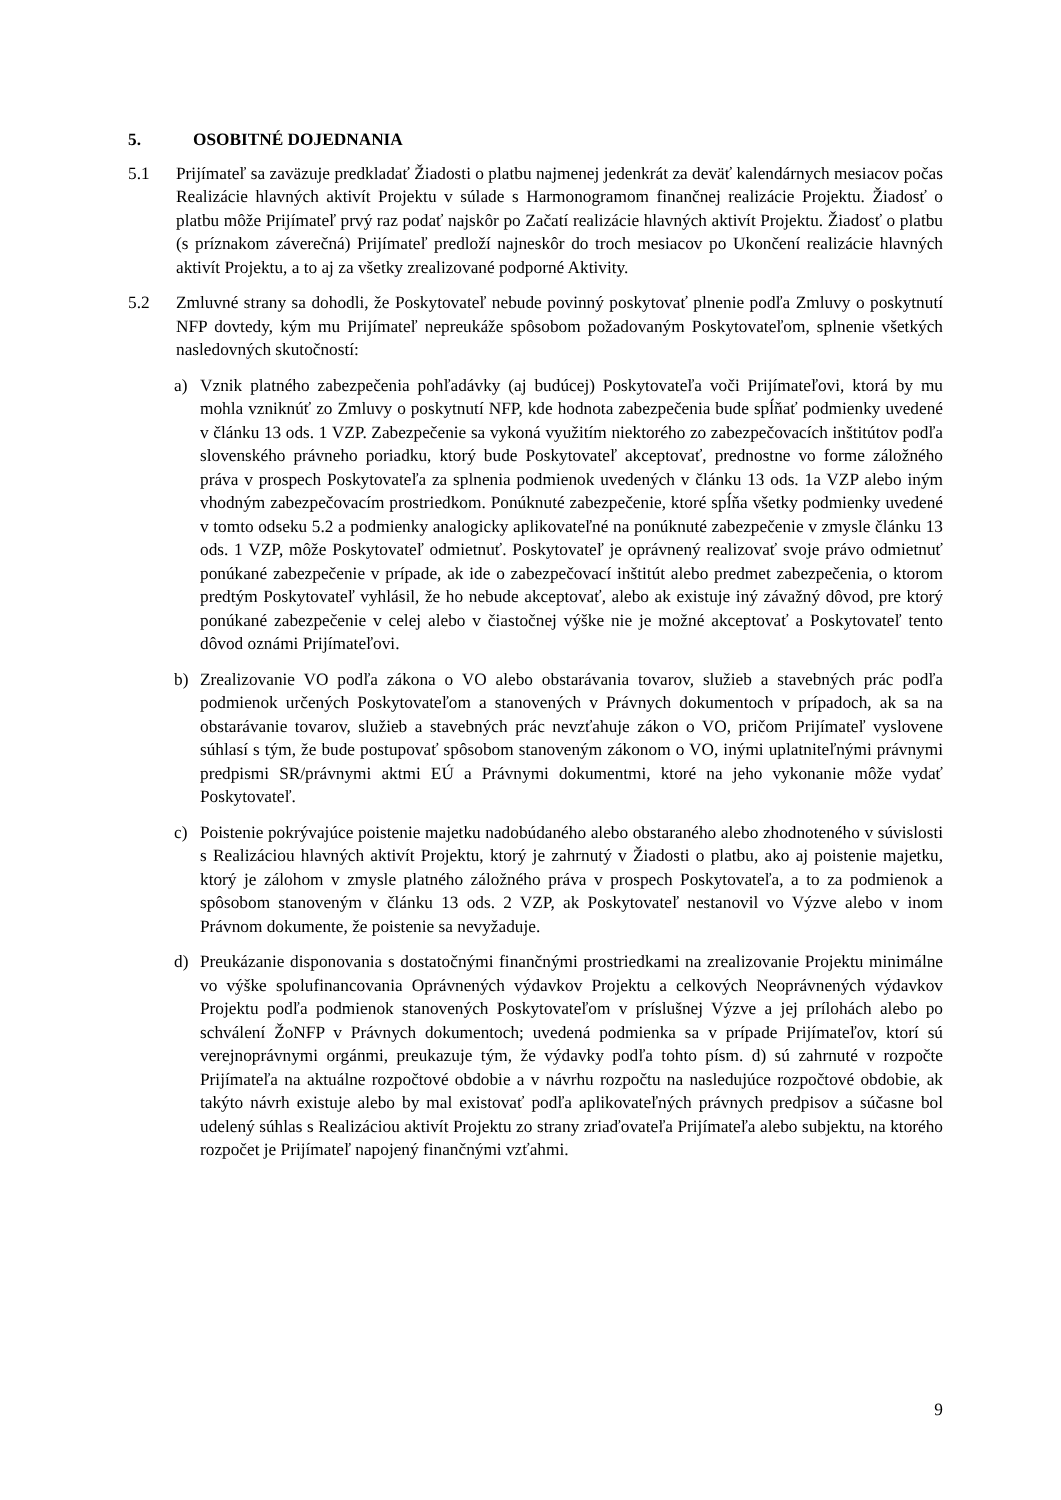5. OSOBITNÉ DOJEDNANIA
5.1 Prijímateľ sa zaväzuje predkladať Žiadosti o platbu najmenej jedenkrát za deväť kalendárnych mesiacov počas Realizácie hlavných aktivít Projektu v súlade s Harmonogramom finančnej realizácie Projektu. Žiadosť o platbu môže Prijímateľ prvý raz podať najskôr po Začatí realizácie hlavných aktivít Projektu. Žiadosť o platbu (s príznakom záverečná) Prijímateľ predloží najneskôr do troch mesiacov po Ukončení realizácie hlavných aktivít Projektu, a to aj za všetky zrealizované podporné Aktivity.
5.2 Zmluvné strany sa dohodli, že Poskytovateľ nebude povinný poskytovať plnenie podľa Zmluvy o poskytnutí NFP dovtedy, kým mu Prijímateľ nepreukáže spôsobom požadovaným Poskytovateľom, splnenie všetkých nasledovných skutočností:
a) Vznik platného zabezpečenia pohľadávky (aj budúcej) Poskytovateľa voči Prijímateľovi, ktorá by mu mohla vzniknúť zo Zmluvy o poskytnutí NFP, kde hodnota zabezpečenia bude spĺňať podmienky uvedené v článku 13 ods. 1 VZP. Zabezpečenie sa vykoná využitím niektorého zo zabezpečovacích inštitútov podľa slovenského právneho poriadku, ktorý bude Poskytovateľ akceptovať, prednostne vo forme záložného práva v prospech Poskytovateľa za splnenia podmienok uvedených v článku 13 ods. 1a VZP alebo iným vhodným zabezpečovacím prostriedkom. Ponúknuté zabezpečenie, ktoré spĺňa všetky podmienky uvedené v tomto odseku 5.2 a podmienky analogicky aplikovateľné na ponúknuté zabezpečenie v zmysle článku 13 ods. 1 VZP, môže Poskytovateľ odmietnuť. Poskytovateľ je oprávnený realizovať svoje právo odmietnuť ponúkané zabezpečenie v prípade, ak ide o zabezpečovací inštitút alebo predmet zabezpečenia, o ktorom predtým Poskytovateľ vyhlásil, že ho nebude akceptovať, alebo ak existuje iný závažný dôvod, pre ktorý ponúkané zabezpečenie v celej alebo v čiastočnej výške nie je možné akceptovať a Poskytovateľ tento dôvod oznámi Prijímateľovi.
b) Zrealizovanie VO podľa zákona o VO alebo obstarávania tovarov, služieb a stavebných prác podľa podmienok určených Poskytovateľom a stanovených v Právnych dokumentoch v prípadoch, ak sa na obstarávanie tovarov, služieb a stavebných prác nevzťahuje zákon o VO, pričom Prijímateľ vyslovene súhlasí s tým, že bude postupovať spôsobom stanoveným zákonom o VO, inými uplatniteľnými právnymi predpismi SR/právnymi aktmi EÚ a Právnymi dokumentmi, ktoré na jeho vykonanie môže vydať Poskytovateľ.
c) Poistenie pokrývajúce poistenie majetku nadobúdaného alebo obstaraného alebo zhodnoteného v súvislosti s Realizáciou hlavných aktivít Projektu, ktorý je zahrnutý v Žiadosti o platbu, ako aj poistenie majetku, ktorý je zálohom v zmysle platného záložného práva v prospech Poskytovateľa, a to za podmienok a spôsobom stanoveným v článku 13 ods. 2 VZP, ak Poskytovateľ nestanovil vo Výzve alebo v inom Právnom dokumente, že poistenie sa nevyžaduje.
d) Preukázanie disponovania s dostatočnými finančnými prostriedkami na zrealizovanie Projektu minimálne vo výške spolufinancovania Oprávnených výdavkov Projektu a celkových Neoprávnených výdavkov Projektu podľa podmienok stanovených Poskytovateľom v príslušnej Výzve a jej prílohách alebo po schválení ŽoNFP v Právnych dokumentoch; uvedená podmienka sa v prípade Prijímateľov, ktorí sú verejnoprávnymi orgánmi, preukazuje tým, že výdavky podľa tohto písm. d) sú zahrnuté v rozpočte Prijímateľa na aktuálne rozpočtové obdobie a v návrhu rozpočtu na nasledujúce rozpočtové obdobie, ak takýto návrh existuje alebo by mal existovať podľa aplikovateľných právnych predpisov a súčasne bol udelený súhlas s Realizáciou aktivít Projektu zo strany zriaďovateľa Prijímateľa alebo subjektu, na ktorého rozpočet je Prijímateľ napojený finančnými vzťahmi.
9